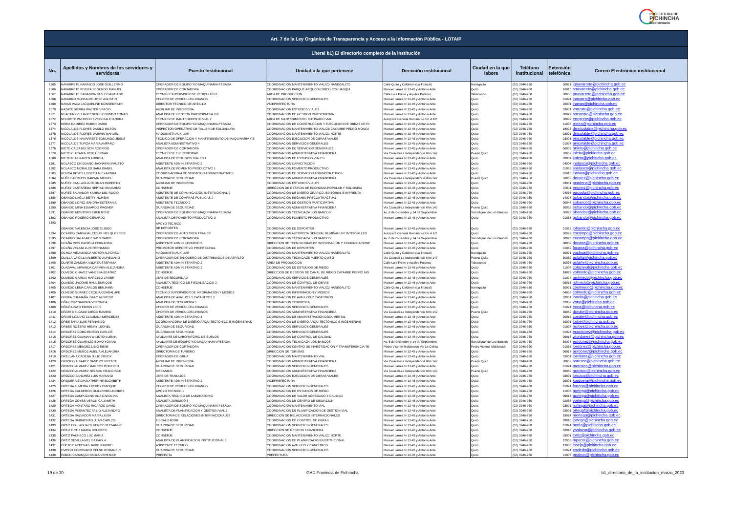PREFECTURA DE
PICHINCHA
Bicentenario
| Art. 7 de la Ley Orgánica de Transparencia y Acceso a la Información Pública - LOTAIP | | | | | | | | |
| Literal b1) El directorio completo de la institución | | | | | | | | |
| No. | Apellidos y Nombres de los servidores y servidoras | Puesto Institucional | Unidad a la que pertenece | Dirección institucional | Ciudad en la que labora | Teléfono institucional | Extensión telefónica | Correo Electrónico institucional |
| 1365 | NAVARRETE NARANJO JOSE GUILLERMO | OPERADOR DE EQUIPO Y/O MAQUINARIA PESADA | COORDINACION MANTENIMIENTO VIAL/Z3 NANEGALITO | Calle Quito y Calderon (La Troncal) | Nanegalito | (02) 3946-760 | 30071 | jgnavarrete@pichincha.gob.ec |
| 1366 | NAVARRETE RIVERA SEGUNDO MANUEL | OPERADOR DE CORTADORA | COORDINACION PARQUE ARQUEOLOGICO COCHASQUI | Manuel Larrea N 13-45 y Antonio Ante | Quito | (02) 3946-760 | 16015 | snavarrete@pichincha.gob.ec |
| 1367 | NAVARRETE SANABRIA PABLO SANTIAGO | TECNICO SUPERVISOR DE VEHICULOS 2 | AREA DE PRODUCCION | Calle Luis Freire y Aquiles Polanco | Tabacundo | (02) 3946-760 | 30036 | pnavarrete@pichincha.gob.ec |
| 1368 | NAVARRO MONTALVO JOSE AGUSTIN | CHOFER DE VEHICULOS LIVIANOS | COORDINACION SERVICIOS GENERALES | Manuel Larrea N 13-45 y Antonio Ante | Quito | (02) 3946-760 | 01024 | jnavarro@pichincha.gob.ec |
| 1369 | NAVAS VACA JACQUELINE MONSERRATH | DIRECTOR TECNICO DE AREA 4-2 | VICEPREFECTURA | Manuel Larrea N 13-45 y Antonio Ante | Quito | (02) 3946-760 | 20001 | jnavas@pichincha.gob.ec |
| 1370 | NAZATE SIERRA WALTER VINICIO | AUXILIAR DE INGENIERIA | COORDINACION ESTUDIOS VIALES | Manuel Larrea N 13-45 y Antonio Ante | Quito | (02) 3946-760 | 03001 | vnazate@pichincha.gob.ec |
| 1371 | NEACATO VILLAVICENCIO SEGUNDO TOMAS | ANALISTA DE GESTION PARTICIPATIVA 2-B | COORDINACION DE GESTION PARTICIPATIVA | Manuel Larrea N 13-45 y Antonio Ante | Quito | (02) 3946-760 | 00047 | sneacato@pichincha.gob.ec |
| 1372 | NEGRETE PACHECO EVELYN ALEJANDRA | TECNICO DE MANTENIMIENTO VIAL 2 | AREA DE MANTENIMIENTO RUTINARIO VIAL | Autopista General Rumiñahui Km 4 1/2 | Quito | (02) 3946-760 | 30099 | enegrete@pichincha.gob.ec |
| 1373 | NEIRA RAMIREZ RUBEN DARIO | OPERADOR DE EQUIPO Y/O MAQUINARIA PESADA | COORDINACION DE CONSTRUCCION Y EJECUCION DE OBRAS DE RI | Manuel Larrea N 13-45 y Antonio Ante | Quito | (02) 3946-760 | 11008 | rneira@pichincha.gob.ec |
| 1374 | NICOLALDE FLORES DANILO MILTON | INSPECTOR OPERATIVO DE TALLER DE SOLDADURA | COORDINACION MANTENIMIENTO VIAL/Z6 CAYAMBE PEDRO MONCA | Manuel Larrea N 13-45 y Antonio Ante | Quito | (02) 3946-760 | 18023 | dmnicolalde@pichincha.gob.ec |
| 1375 | NICOLALDE FLORES DARWIN MANUEL | MAQUINISTA AUXILIAR | COORDINACION MANTENIMIENTO VIAL/Z1 NORTE | Manuel Larrea N 13-45 y Antonio Ante | Quito | (02) 3946-760 | 03001 | dnicolalde@pichincha.gob.ec |
| 1376 | NICOLALDE NAVARRETE EDMUNDO JESUS | TECNICO DE OPERACION Y MANTENIMIENTO DE MAQUINARIA Y E | COORDINACION EJECUCION DE OBRAS VIALES | Manuel Larrea N 13-45 y Antonio Ante | Quito | (02) 3946-760 | 03001 | enicolalde@pichincha.gob.ec |
| 1377 | NICOLALDE TUPIZA MARIA AMPARO | ANALISTA ADMINISTRATIVO 4 | COORDINACION SERVICIOS GENERALES | Manuel Larrea N 13-45 y Antonio Ante | Quito | (02) 3946-760 | 01024 | anicolalde@pichincha.gob.ec |
| 1378 | NIETO CAIZA NELSON RODRIGO | OPERADOR DE CORTADORA | COORDINACION DE SERVICIOS GENERALES | Manuel Larrea N 13-45 y Antonio Ante | Quito | (02) 3946-760 | 06002 | nnieto@pichincha.gob.ec |
| 1379 | NIETO CHICAIZA JOSE HERNAN | TECNICO DE ELECTRICIDAD | COORDINACION ADMINISTRATIVA FINANCIERA | Via Calacali-La Independencia Klm 142 | Puerto Quito | (02) 3946-760 | 30052 | jnieto@pichincha.gob.ec |
| 1380 | NIETO RUIZ KAREN ANDREA | ANALISTA DE ESTUDIOS VIALES 1 | COORDINACION DE ESTUDIOS VIALES | Manuel Larrea N 13-45 y Antonio Ante | Quito | (02) 3946-760 | 03001 | knieto@pichincha.gob.ec |
| 1381 | NOLASCO CHIGUANO JHONATAN FAUSTO | ASISTENTE ADMINISTRATIVO 2 | COORDINACION CAPACITACION | Manuel Larrea N 13-45 y Antonio Ante | Quito | (02) 3946-760 | 04004 | jnolasco@pichincha.gob.ec |
| 1382 | NOLASCO MORALES SARA ISABEL | ANALISTA DE FOMENTO PRODUCTIVO 1 | COORDINACION FOMENTO PRODUCTIVO | Manuel Larrea N 13-45 y Antonio Ante | Quito | (02) 3946-760 | 01063 | snolasco@pichincha.gob.ec |
| 1383 | NOVOA REYES LISSETH ALEXANDRA | COORDINADOR/A DE SERVICIOS ADMINISTRATIVOS | COORDINACION DE SERVICIOS ADMINISTRATIVOS | Manuel Larrea N 13-45 y Antonio Ante | Quito | (02) 3946-760 | 05015 | lnovoa@pichincha.gob.ec |
| 1384 | NUÑEZ ARMIJOS DARWIN MIGUEL | GUARDIA DE SEGURIDAD | COORDINACION ADMINISTRATIVA FINANCIERA | Via Calacali-La Independencia Klm 142 | Puerto Quito | (02) 3946-760 | 30052 | dnunez@pichincha.gob.ec |
| 1385 | NUÑEZ CAILLAGUA FROILAN ROBERTO | AUXILIAR DE INGENIERIA | COORDINACION ESTUDIOS VIALES | Manuel Larrea N 13-45 y Antonio Ante | Quito | (02) 3946-760 | 03001 | pcadena@pichincha.gob.ec |
| 1386 | NUÑEZ CASTAÑEDA NEPTALI EDUARDO | CONSERJE | DIRECCION DE GESTION DE ECONOMIA POPULAR Y SOLIDARIA | Manuel Larrea N 13-45 y Antonio Ante | Quito | (02) 3946-760 | 00011 | enunez@pichincha.gob.ec |
| 1387 | NUÑEZ SALVADOR KARINA DEL ROCIO | ASISTENTE DE COMUNICACIÓN INSTITUCIONAL 2 | COORDINACION DE DISEÑO GRAFICO, EDITORIAL E IMPRENTA | Manuel Larrea N 13-45 y Antonio Ante | Quito | (02) 3946-760 | 04035 | eacosta@pichincha.gob.ec |
| 1388 | OBANDO LAGLA BETTY NOHEMI | ASISTENTE DE COMPRAS PUBLICAS 2 | COORDINACION REGIMEN PRECONTRACTUAL | Manuel Larrea N 13-45 y Antonio Ante | Quito | (02) 3946-760 | 14028 | bobando@pichincha.gob.ec |
| 1389 | OBANDO LOPEZ SANDRA ESTEFANIA | ASISTENTE TECNICO 2 | COORDINACION DE GESTION PARTICIPATIVA | Manuel Larrea N 13-45 y Antonio Ante | Quito | (02) 3946-760 | 00047 | sobando@pichincha.gob.ec |
| 1390 | OBANDO MINA EDUARDO WAGNER | GUARDIA DE SEGURIDAD | COORDINACION ADMINISTRATIVA FINANCIERA | Via Calacali-La Independencia Klm 142 | Puerto Quito | (02) 3946-760 | 30052 | eobando@pichincha.gob.ec |
| 1391 | OBANDO MONTERO EBER RENE | OPERADOR DE EQUIPO Y/O MAQUINARIA PESADA | COORDINACION TECNICA/Z4 LOS BANCOS | Av. 6 de Diciembre y 14 de Septiembre | San Miguel de Los Bancos | (02) 3946-760 | 30078 | obandoe@pichincha.gob.ec |
| 1392 | OBANDO ROSERO GERARDO | ANALISTA DE FOMENTO PRODUCTIVO 3 | COORDINACION FOMENTO PRODUCTIVO | Manuel Larrea N 13-45 y Antonio Ante | Quito | (02) 3946-760 | 01063 | gobando@pichincha.gob.ec |
| 1393 | OBANDO VALENCIA JOSE OLINDO | APOYO TECNICO DE DEPORTES | COORDINACION DE DEPORTES | Manuel Larrea N 13-45 y Antonio Ante | Quito | (02) 3946-760 | 01062 | jobando@pichincha.gob.ec |
| 1394 | OCAMPO CARVAJAL CESAR MELQUESIDEE | OPERADOR DE AUTO TREN TRAILER | COORDINACION AUTOPISTA GENERAL RUMIÑAHUI E INTERVALLES | Autopista General Rumiñahui Km 4 1/2 | Quito | (02) 3946-760 | 30099 | cocampo@pichincha.gob.ec |
| 1395 | OCAMPO SALAZAR EDWIN DARIO | OPERADOR DE CORTADORA | COORDINACION TECNICA/Z4 LOS BANCOS | Av. 6 de Diciembre y 14 de Septiembre | San Miguel de Los Bancos | (02) 3946-760 | 30078 | eocampo@pichincha.gob.ec |
| 1396 | OCAÑA RIOS DANIELA FERNANDA | ASISTENTE ADMINISTRATIVO 5 | DIRECCION DE TECNOLOGIAS DE INFORMACION Y COMUNICACIONE | Manuel Larrea N 13-45 y Antonio Ante | Quito | (02) 3946-760 | 08009 | docana@pichincha.gob.ec |
| 1397 | OCAÑA VELATA LUIS FERNANDO | PROMOTOR DEPORTIVO PROFESIONAL | COORDINACION DE DEPORTES | Manuel Larrea N 13-45 y Antonio Ante | Quito | (02) 3946-760 | 01062 | focana@pichincha.gob.ec |
| 1398 | OCHOA VIÑAMAGUA VICTOR ALFONSO | MAQUINISTA AUXILIAR | COORDINACION MANTENIMIENTO VIAL/Z3 NANEGALITO | Calle Quito y Calderon (La Troncal) | Nanegalito | (02) 3946-760 | 30071 | vochoa@pichincha.gob.ec |
| 1399 | OLALLA VAICILLA ALBERTO AURELIANO | OPERADOR DE TANQUERO DE DISTRIBUIDOS DE ASFALTO | COORDINACION TECNICA/Z5 PUERTO QUITO | Via Calacali-La Independencia Klm 147 | Puerto Quito | (02) 3946-760 | 30052 | aolalla@pichincha.gob.ec |
| 1400 | OLARTE ZAMORA ANDREA STEFANIA | ASISTENTE ADMINISTRATIVO 2 | AREA DE PRODUCCION | Calle Luis Freire y Aquiles Polanco | Tabacundo | (02) 3946-760 | 30036 | aolarte@pichincha.gob.ec |
| 1401 | OLAZAVAL MIRANDA CARMEN ALEJANDRA | ASISTENTE ADMINISTRATIVO 2 | COORDINACION DE ESTUDIOS DE RIEGO | Manuel Larrea N 13-45 y Antonio Ante | Quito | (02) 3946-760 | 11008 | colazaval@pichincha.gob.ec |
| 1402 | OLMEDO CHAVEZ VANESSA BEATRIZ | CONSERJE | DIRECCION DE GESTION DE CANAL DE RIEGO CAYAMBE PEDRO MO | Manuel Larrea N 13-45 y Antonio Ante | Quito | (02) 3946-760 | 18023 | volmedo@pichincha.gob.ec |
| 1403 | OLMEDO GARCIA MARCELO JAVIER | JEFE DE SEGURIDAD | COORDINACION SERVICIOS GENERALES | Manuel Larrea N 13-45 y Antonio Ante | Quito | (02) 3946-760 | 01024 | molmedo@pichincha.gob.ec |
| 1404 | OLMEDO JACOME RAUL ENRIQUE | ANALISTA TECNICO DE FISCALIZACION 2 | COORDINACION DE CONTROL DE OBRAS | Manuel Larrea N 13-45 y Antonio Ante | Quito | (02) 3946-760 | 09016 | rolmedo@pichincha.gob.ec |
| 1405 | OLMEDO LEMA CARLOS BENJAMIN | CONSERJE | COORDINACION MANTENIMIENTO VIAL/Z3 NANEGALITO | Calle Quito y Calderon (La Troncal) | Nanegalito | (02) 3946-760 | 30071 | cbolmedo@pichincha.gob.ec |
| 1406 | OLMEDO SUAREZ CECILIA GUADALUPE | TECNICO SUPERVISOR DE INFORMACION Y MEDIOS | COORDINACION INFORMACION Y MEDIOS | Manuel Larrea N 13-45 y Antonio Ante | Quito | (02) 3946-760 | 04035 | colmedo@pichincha.gob.ec |
| 1407 | ONOFA CHUMAÑA ISAAC ALFREDO | ANALISTA DE AVALUOS Y CATASTROS 2 | COORDINACION DE AVALUOS Y CATASTROS | Manuel Larrea N 13-45 y Antonio Ante | Quito | (02) 3946-760 | 03001 | ionofa@pichincha.gob.ec |
| 1408 | OÑA CRUZ SANDRA VERONICA | ANALISTA DE TESORERIA 3 | COORDINACION TESORERIA | Manuel Larrea N 13-45 y Antonio Ante | Quito | (02) 3946-760 | 02002 | vona@pichincha.gob.ec |
| 1409 | OÑA ÑACATO EDWIN LELIS | CHOFER DE VEHICULOS LIVIANOS | COORDINACION SERVICIOS GENERALES | Manuel Larrea N 13-45 y Antonio Ante | Quito | (02) 3946-760 | 01024 | eona@pichincha.gob.ec |
| 1410 | OÑATE DELGADO DIEGO RAMIRO | CHOFER DE VEHICULOS LIVIANOS | COORDINACION ADMINISTRATIVA FINANCIERA | Via Calacali-La Independencia Klm 142 | Puerto Quito | (02) 3946-760 | 30052 | donate@pichincha.gob.ec |
| 1411 | OÑATE LOZANO CLAUDINA MERCEDES | ASISTENTE ADMINISTRATIVO 3 | COORDINACION DE ADMINISTRACION DOCUMENTAL | Manuel Larrea N 13-45 y Antonio Ante | Quito | (02) 3946-760 | 20014 | conate@pichincha.gob.ec |
| 1412 | ORBE TAPIA LUIS FERNANDO | COORDINADOR/A DE DISEÑO ARQUITECTONICO E INGENIERIAS | COORDINACION DE DISEÑO ARQUITECTONICO E INGENIERIAS | Manuel Larrea N 13-45 y Antonio Ante | Quito | (02) 3946-760 | 10001 | lorbe@pichincha.gob.ec |
| 1413 | ORBES ROSERO HENRY LEONEL | GUARDIA DE SEGURIDAD | COORDINACION SERVICIOS GENERALES | Manuel Larrea N 13-45 y Antonio Ante | Quito | (02) 3946-760 | 01024 | horbes@pichincha.gob.ec |
| 1414 | ORDOÑEZ COBO EDISON CARLOS | GUARDIA DE SEGURIDAD | COORDINACION SERVICIOS GENERALES | Manuel Larrea N 13-45 y Antonio Ante | Quito | (02) 3946-760 | 01024 | ecordonez@pichincha.gob.ec |
| 1415 | ORDOÑEZ GUAMAN WILINTON LENIN | AYUDANTE DE LABORATORIO DE SUELOS | COORDINACION DE CONTROL DE CALIDAD | Manuel Larrea N 13-45 y Antonio Ante | Quito | (02) 3946-760 | 09016 | wlordonez@pichincha.gob.ec |
| 1416 | ORDOÑEZ GUARNIZO EDMO YOVANI | AYUDANTE DE EQUIPO Y/O MAQUINARIA PESADA | COORDINACION TECNICA/Z4 LOS BANCOS | Av. 6 de Diciembre y 14 de Septiembre | San Miguel de Los Bancos | (02) 3946-760 | 30078 | eordonez@pichincha.gob.ec |
| 1417 | ORDOÑEZ MENDEZ LIBIO RENE | OPERADOR DE CORTADORA | COORDINACION CENTRO DE INVESTIGACION Y TRANSFERENCIA TE | Pedro Vicente Maldonado Via La Celica | Pedro Vicente Maldonado | (02) 3946-760 | 01063 | lordonez@pichincha.gob.ec |
| 1418 | ORDOÑEZ MUÑOZ AMELIA ALEJANDRA | DIRECTOR/A DE TURISMO | DIRECCION DE TURISMO | Manuel Larrea N 13-45 y Antonio Ante | Quito | (02) 3946-760 | 06017 | aordonez@pichincha.gob.ec |
| 1419 | ORELLANA CADENA JULIO FREDY | OPERADOR DE GRUA | COORDINACION MANTENIMIENTO VIAL | Manuel Larrea N 13-45 y Antonio Ante | Quito | (02) 3946-760 | 03001 | jorellana@pichincha.gob.ec |
| 1420 | OROSCO ALVAREZ SANDRO VICENTE | AUXILIAR DE INGENIERIA | COORDINACION ADMINISTRATIVA FINANCIERA | Via Calacali-La Independencia Klm 142 | Puerto Quito | (02) 3946-760 | 30052 | sorosco@pichincha.gob.ec |
| 1421 | OROZCO ALVAREZ MARCOS PORFIRIO | GUARDIA DE SEGURIDAD | COORDINACION SERVICIOS GENERALES | Manuel Larrea N 13-45 y Antonio Ante | Quito | (02) 3946-760 | 01024 | morosco@pichincha.gob.ec |
| 1422 | OROZCO ALVAREZ NELSON FRANCISCO | MECANICO | COORDINACION ADMINISTRATIVA FINANCIERA | Via Calacali-La Independencia Klm 142 | Puerto Quito | (02) 3946-760 | 30052 | norosco@pichincha.gob.ec |
| 1423 | OROZCO SANCHEZ LUIS MARIANO | JEFE DE TRABAJOS | COORDINACION EJECUCION DE OBRAS VIALES | Manuel Larrea N 13-45 y Antonio Ante | Quito | (02) 3946-760 | 03001 | lorozco@pichincha.gob.ec |
| 1424 | ORQUERA SILVA KATHERINE ELIZABETH | ASISTENTE ADMINISTRATIVO 2 | VICEPREFECTURA | Manuel Larrea N 13-45 y Antonio Ante | Quito | (02) 3946-760 | 20001 | korquera@pichincha.gob.ec |
| 1425 | ORTEGA ALMEIDA FREDDY ENRIQUE | CHOFER DE VEHICULOS LIVIANOS | COORDINACION SERVICIOS GENERALES | Manuel Larrea N 13-45 y Antonio Ante | Quito | (02) 3946-760 | 01024 | fortega@pichincha.gob.ec |
| 1426 | ORTEGA CALDERON GUILLERMO ANDRES | APOYO TECNICO 1 | COORDINACION DE ESTUDIOS DE RIEGO | Manuel Larrea N 13-45 y Antonio Ante | Quito | (02) 3946-760 | 11008 | gortega@pichincha.gob.ec |
| 1427 | ORTEGA CAMPUZANO ANA CAROLINA | ANALISTA TECNICO DE LABORATORIO | COORDINACION DE VALOR AGREGADO Y CALIDAD | Manuel Larrea N 13-45 y Antonio Ante | Quito | (02) 3946-760 | 09016 | aortega@pichincha.gob.ec |
| 1428 | ORTEGA GOYES VERONICA JANETH | ANALISTA JURIDICO 3 | COORDINACION DE CENTRO DE MEDIACION | Manuel Larrea N 13-45 y Antonio Ante | Quito | (02) 3946-760 | 02065 | vortega@pichincha.gob.ec |
| 1429 | ORTEGA MONTAÑO RICARDO DAVID | OPERADOR DE EQUIPO Y/O MAQUINARIA PESADA | COORDINACION MANTENIMIENTO VIAL | Manuel Larrea N 13-45 y Antonio Ante | Quito | (02) 3946-760 | 03001 | rortega@pichincha.gob.ec |
| 1430 | ORTEGA PESANTEZ FABIO ALEJANDRO | ANALISTA DE PLANIFICACION Y GESTION VIAL 2 | COORDINACION DE PLANIFICACION DE GESTION VIAL | Manuel Larrea N 13-45 y Antonio Ante | Quito | (02) 3946-760 | 03001 | ortegaf@pichincha.gob.ec |
| 1431 | ORTEGA SALVADOR MARIA LUISA | DIRECTOR/A DE RELACIONES INTERNACIONALES | DIRECCION DE RELACIONES INTERNACIONALES | Manuel Larrea N 13-45 y Antonio Ante | Quito | (02) 3946-760 | 19014 | mortega@pichincha.gob.ec |
| 1432 | ORTEGA SARMIENTO JUAN CARLOS | FISCALIZADOR | COORDINACION DE CONTROL DE OBRAS | Manuel Larrea N 13-45 y Antonio Ante | Quito | (02) 3946-760 | 09016 | jortega@pichincha.gob.ec |
| 1433 | ORTIZ COLLAGUAZO HENRY GEOVANNY | GUARDIA DE SEGURIDAD | COORDINACION SERVICIOS GENERALES | Manuel Larrea N 13-45 y Antonio Ante | Quito | (02) 3946-760 | 01024 | hortiz@pichincha.gob.ec |
| 1434 | ORTIZ ORTIZ MARIA DOLORES | CONSERJE | DIRECCION DE GESTION FINANCIERA | Manuel Larrea N 13-45 y Antonio Ante | Quito | (02) 3946-760 | 03018 | ysalazar@pichincha.gob.ec |
| 1435 | ORTIZ PACHECO LUZ MARIA | CONSERJE | COORDINACION MANTENIMIENTO VIAL/Z1 NORTE | Manuel Larrea N 13-45 y Antonio Ante | Quito | (02) 3946-760 | 03001 | lortiz@pichincha.gob.ec |
| 1436 | ORTIZ SEVILLA MELISA PAOLA | ANALISTA DE PLANIFICACION INSTITUCIONAL 1 | COORDINACION DE PLANIFICACION INSTITUCIONAL | Manuel Larrea N 13-45 y Antonio Ante | Quito | (02) 3946-760 | 12006 | mportiz@pichincha.gob.ec |
| 1437 | OSEJO CARDENAS JAIRO RAMIRO | ASISTENTE TECNICO | COORDINACION AVALUOS Y CATASTROS | Manuel Larrea N 13-45 y Antonio Ante | Quito | (02) 3946-760 | 13000 | josejo@pichincha.gob.ec |
| 1438 | OVIEDO CORONADO CELSO ROMANELY | GUARDIA DE SEGURIDAD | COORDINACION SERVICIOS GENERALES | Manuel Larrea N 13-45 y Antonio Ante | Quito | (02) 3946-760 | 01024 | coviedo@pichincha.gob.ec |
| 1439 | PABON CARANQUI PAOLA VERENICE | PREFECTA | PREFECTURA | Manuel Larrea N 13-45 y Antonio Ante | Quito | (02) 3946-760 | 21005 | ppabon@pichincha.gob.ec |
19 de 30 GAD Provincia de Pichincha b1_directorio_de_la_institucion_marzo_2023